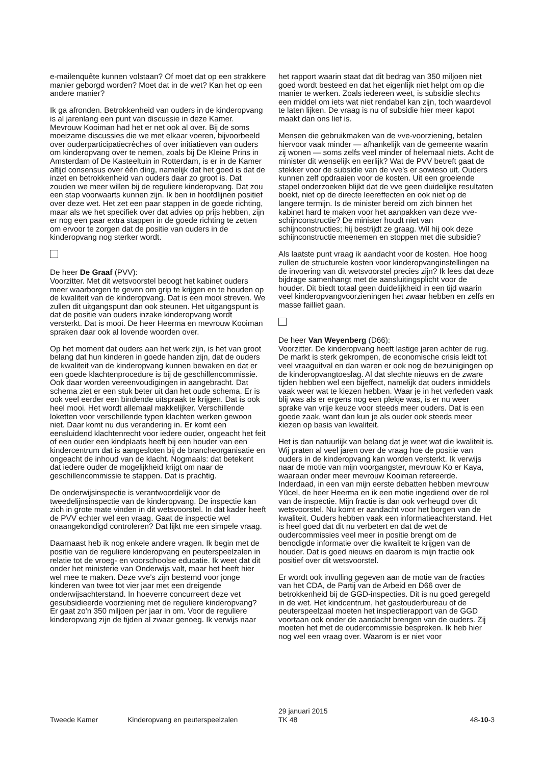e-mailenquête kunnen volstaan? Of moet dat op een strakkere manier geborgd worden? Moet dat in de wet? Kan het op een andere manier?
Ik ga afronden. Betrokkenheid van ouders in de kinderopvang is al jarenlang een punt van discussie in deze Kamer. Mevrouw Kooiman had het er net ook al over. Bij de soms moeizame discussies die we met elkaar voeren, bijvoorbeeld over ouderparticipatiecrèches of over initiatieven van ouders om kinderopvang over te nemen, zoals bij De Kleine Prins in Amsterdam of De Kasteeltuin in Rotterdam, is er in de Kamer altijd consensus over één ding, namelijk dat het goed is dat de inzet en betrokkenheid van ouders daar zo groot is. Dat zouden we meer willen bij de reguliere kinderopvang. Dat zou een stap voorwaarts kunnen zijn. Ik ben in hoofdlijnen positief over deze wet. Het zet een paar stappen in de goede richting, maar als we het specifiek over dat advies op prijs hebben, zijn er nog een paar extra stappen in de goede richting te zetten om ervoor te zorgen dat de positie van ouders in de kinderopvang nog sterker wordt.
De heer De Graaf (PVV):
Voorzitter. Met dit wetsvoorstel beoogt het kabinet ouders meer waarborgen te geven om grip te krijgen en te houden op de kwaliteit van de kinderopvang. Dat is een mooi streven. We zullen dit uitgangspunt dan ook steunen. Het uitgangspunt is dat de positie van ouders inzake kinderopvang wordt versterkt. Dat is mooi. De heer Heerma en mevrouw Kooiman spraken daar ook al lovende woorden over.
Op het moment dat ouders aan het werk zijn, is het van groot belang dat hun kinderen in goede handen zijn, dat de ouders de kwaliteit van de kinderopvang kunnen bewaken en dat er een goede klachtenprocedure is bij de geschillencommissie. Ook daar worden vereenvoudigingen in aangebracht. Dat schema ziet er een stuk beter uit dan het oude schema. Er is ook veel eerder een bindende uitspraak te krijgen. Dat is ook heel mooi. Het wordt allemaal makkelijker. Verschillende loketten voor verschillende typen klachten werken gewoon niet. Daar komt nu dus verandering in. Er komt een eensluidend klachtenrecht voor iedere ouder, ongeacht het feit of een ouder een kindplaats heeft bij een houder van een kindercentrum dat is aangesloten bij de brancheorganisatie en ongeacht de inhoud van de klacht. Nogmaals: dat betekent dat iedere ouder de mogelijkheid krijgt om naar de geschillencommissie te stappen. Dat is prachtig.
De onderwijsinspectie is verantwoordelijk voor de tweedelijnsinspectie van de kinderopvang. De inspectie kan zich in grote mate vinden in dit wetsvoorstel. In dat kader heeft de PVV echter wel een vraag. Gaat de inspectie wel onaangekondigd controleren? Dat lijkt me een simpele vraag.
Daarnaast heb ik nog enkele andere vragen. Ik begin met de positie van de reguliere kinderopvang en peuterspeelzalen in relatie tot de vroeg- en voorschoolse educatie. Ik weet dat dit onder het ministerie van Onderwijs valt, maar het heeft hier wel mee te maken. Deze vve's zijn bestemd voor jonge kinderen van twee tot vier jaar met een dreigende onderwijsachterstand. In hoeverre concurreert deze vet gesubsidieerde voorziening met de reguliere kinderopvang? Er gaat zo'n 350 miljoen per jaar in om. Voor de reguliere kinderopvang zijn de tijden al zwaar genoeg. Ik verwijs naar
het rapport waarin staat dat dit bedrag van 350 miljoen niet goed wordt besteed en dat het eigenlijk niet helpt om op die manier te werken. Zoals iedereen weet, is subsidie slechts een middel om iets wat niet rendabel kan zijn, toch waardevol te laten lijken. De vraag is nu of subsidie hier meer kapot maakt dan ons lief is.
Mensen die gebruikmaken van de vve-voorziening, betalen hiervoor vaak minder — afhankelijk van de gemeente waarin zij wonen — soms zelfs veel minder of helemaal niets. Acht de minister dit wenselijk en eerlijk? Wat de PVV betreft gaat de stekker voor de subsidie van de vve's er sowieso uit. Ouders kunnen zelf opdraaien voor de kosten. Uit een groeiende stapel onderzoeken blijkt dat de vve geen duidelijke resultaten boekt, niet op de directe leereffecten en ook niet op de langere termijn. Is de minister bereid om zich binnen het kabinet hard te maken voor het aanpakken van deze vve-schijnconstructie? De minister houdt niet van schijnconstructies; hij bestrijdt ze graag. Wil hij ook deze schijnconstructie meenemen en stoppen met die subsidie?
Als laatste punt vraag ik aandacht voor de kosten. Hoe hoog zullen de structurele kosten voor kinderopvanginstellingen na de invoering van dit wetsvoorstel precies zijn? Ik lees dat deze bijdrage samenhangt met de aansluitingsplicht voor de houder. Dit biedt totaal geen duidelijkheid in een tijd waarin veel kinderopvangvoorzieningen het zwaar hebben en zelfs en masse failliet gaan.
De heer Van Weyenberg (D66):
Voorzitter. De kinderopvang heeft lastige jaren achter de rug. De markt is sterk gekrompen, de economische crisis leidt tot veel vraaguitval en dan waren er ook nog de bezuinigingen op de kinderopvangtoeslag. Al dat slechte nieuws en de zware tijden hebben wel een bijeffect, namelijk dat ouders inmiddels vaak weer wat te kiezen hebben. Waar je in het verleden vaak blij was als er ergens nog een plekje was, is er nu weer sprake van vrije keuze voor steeds meer ouders. Dat is een goede zaak, want dan kun je als ouder ook steeds meer kiezen op basis van kwaliteit.
Het is dan natuurlijk van belang dat je weet wat die kwaliteit is. Wij praten al veel jaren over de vraag hoe de positie van ouders in de kinderopvang kan worden versterkt. Ik verwijs naar de motie van mijn voorgangster, mevrouw Ko er Kaya, waaraan onder meer mevrouw Kooiman refereerde. Inderdaad, in een van mijn eerste debatten hebben mevrouw Yücel, de heer Heerma en ik een motie ingediend over de rol van de inspectie. Mijn fractie is dan ook verheugd over dit wetsvoorstel. Nu komt er aandacht voor het borgen van de kwaliteit. Ouders hebben vaak een informatieachterstand. Het is heel goed dat dit nu verbetert en dat de wet de oudercommissies veel meer in positie brengt om de benodigde informatie over die kwaliteit te krijgen van de houder. Dat is goed nieuws en daarom is mijn fractie ook positief over dit wetsvoorstel.
Er wordt ook invulling gegeven aan de motie van de fracties van het CDA, de Partij van de Arbeid en D66 over de betrokkenheid bij de GGD-inspecties. Dit is nu goed geregeld in de wet. Het kindcentrum, het gastouderbureau of de peuterspeelzaal moeten het inspectierapport van de GGD voortaan ook onder de aandacht brengen van de ouders. Zij moeten het met de oudercommissie bespreken. Ik heb hier nog wel een vraag over. Waarom is er niet voor
Tweede Kamer
Kinderopvang en peuterspeelzalen
29 januari 2015
TK 48
48-10-3